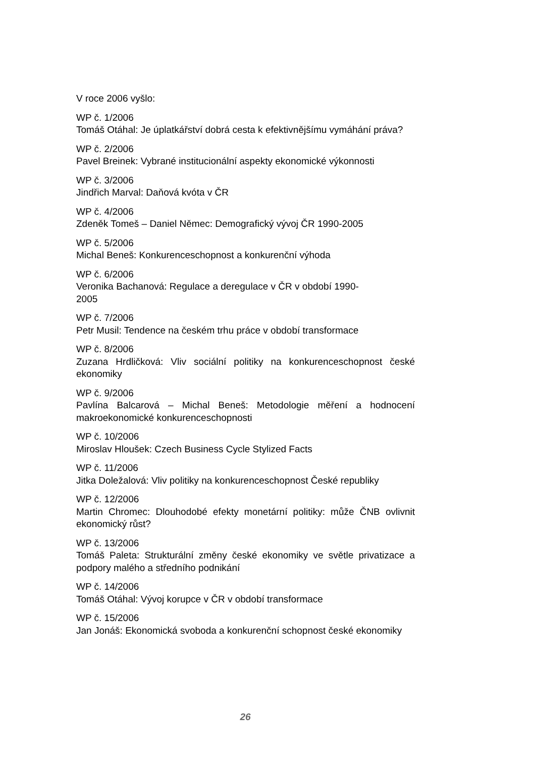V roce 2006 vyšlo:
WP č. 1/2006
Tomáš Otáhal: Je úplatkářství dobrá cesta k efektivnějšímu vymáhání práva?
WP č. 2/2006
Pavel Breinek: Vybrané institucionální aspekty ekonomické výkonnosti
WP č. 3/2006
Jindřich Marval: Daňová kvóta v ČR
WP č. 4/2006
Zdeněk Tomeš – Daniel Němec: Demografický vývoj ČR 1990-2005
WP č. 5/2006
Michal Beneš: Konkurenceschopnost a konkurenční výhoda
WP č. 6/2006
Veronika Bachanová: Regulace a deregulace v ČR v období 1990-
2005
WP č. 7/2006
Petr Musil: Tendence na českém trhu práce v období transformace
WP č. 8/2006
Zuzana Hrdličková: Vliv sociální politiky na konkurenceschopnost české ekonomiky
WP č. 9/2006
Pavlína Balcarová – Michal Beneš: Metodologie měření a hodnocení makroekonomické konkurenceschopnosti
WP č. 10/2006
Miroslav Hloušek: Czech Business Cycle Stylized Facts
WP č. 11/2006
Jitka Doležalová: Vliv politiky na konkurenceschopnost České republiky
WP č. 12/2006
Martin Chromec: Dlouhodobé efekty monetární politiky: může ČNB ovlivnit ekonomický růst?
WP č. 13/2006
Tomáš Paleta: Strukturální změny české ekonomiky ve světle privatizace a podpory malého a středního podnikání
WP č. 14/2006
Tomáš Otáhal: Vývoj korupce v ČR v období transformace
WP č. 15/2006
Jan Jonáš: Ekonomická svoboda a konkurenční schopnost české ekonomiky
26